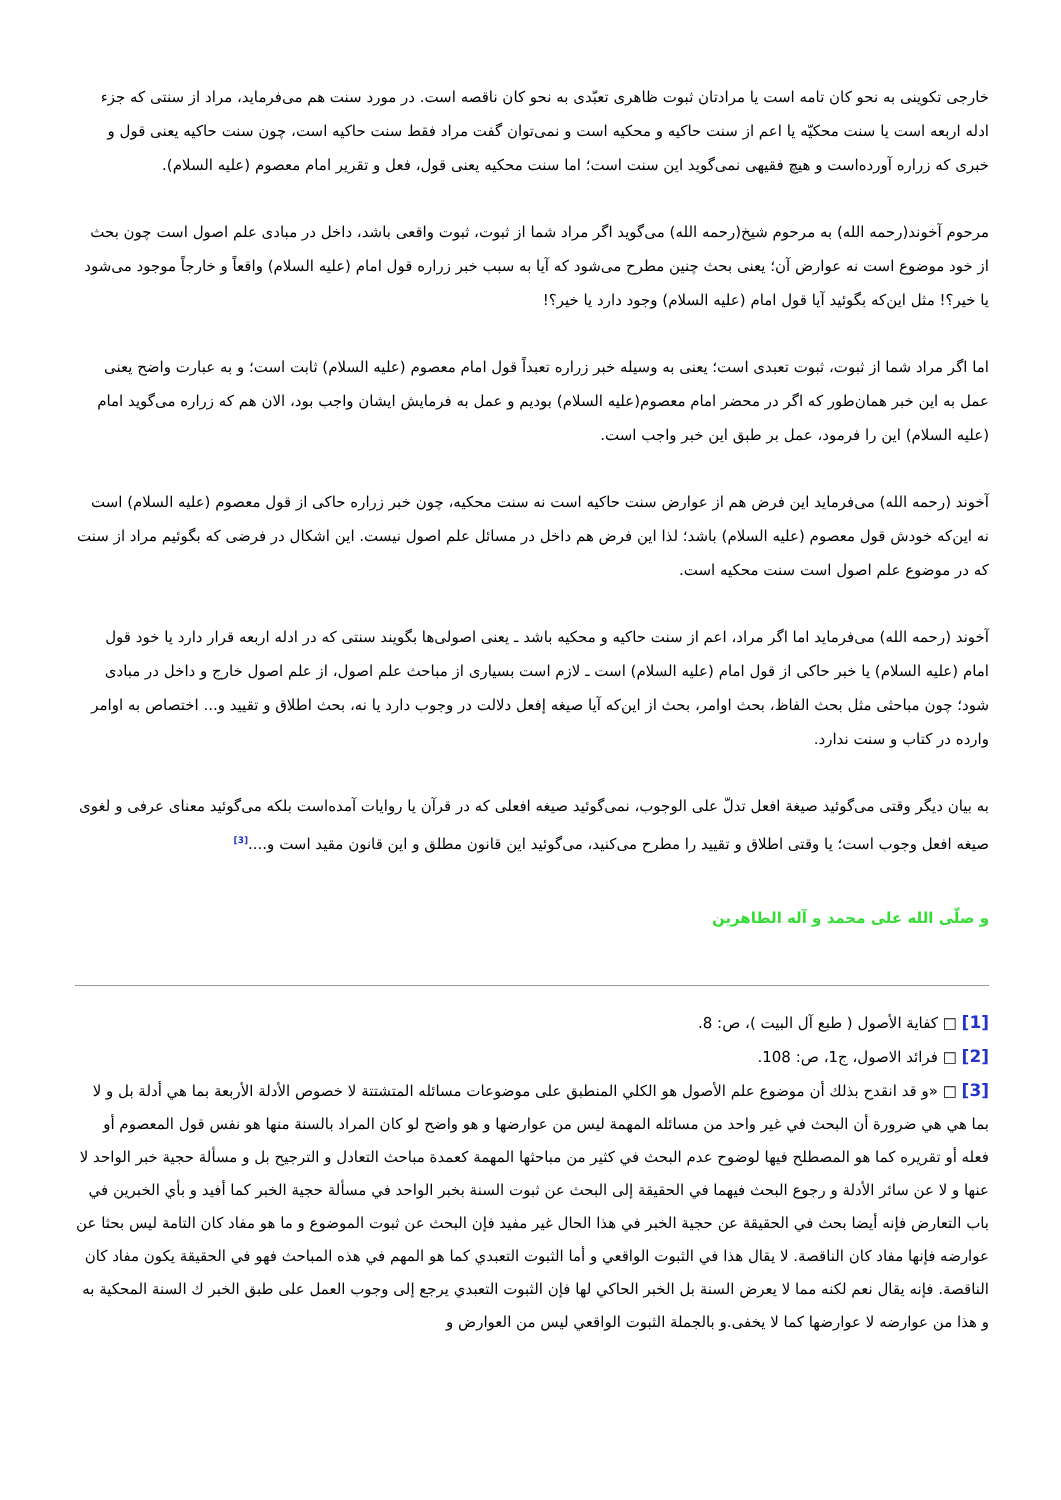خارجی تکوینی به نحو کان تامه است یا مرادتان ثبوت ظاهری تعبّدی به نحو کان ناقصه است. در مورد سنت هم می‌فرماید، مراد از سنتی که جزء ادله اربعه است یا سنت محکیّه یا اعم از سنت حاکیه و محکیه است و نمی‌توان گفت مراد فقط سنت حاکیه است، چون سنت حاکیه یعنی قول و خبری که زراره آورده‌است و هیچ فقیهی نمی‌گوید این سنت است؛ اما سنت محکیه یعنی قول، فعل و تقریر امام معصوم (علیه السلام).
مرحوم آخوند(رحمه الله) به مرحوم شیخ(رحمه الله) می‌گوید اگر مراد شما از ثبوت، ثبوت واقعی باشد، داخل در مبادی علم اصول است چون بحث از خود موضوع است نه عوارض آن؛ یعنی بحث چنین مطرح می‌شود که آیا به سبب خبر زراره قول امام (علیه السلام) واقعاً و خارجاً موجود می‌شود یا خیر؟! مثل این‌که بگوئید آیا قول امام (علیه السلام) وجود دارد یا خیر؟!
اما اگر مراد شما از ثبوت، ثبوت تعبدی است؛ یعنی به وسیله خبر زراره تعبداً قول امام معصوم (علیه السلام) ثابت است؛ و به عبارت واضح یعنی عمل به این خبر همان‌طور که اگر در محضر امام معصوم(علیه السلام) بودیم و عمل به فرمایش ایشان واجب بود، الان هم که زراره می‌گوید امام (علیه السلام) این را فرمود، عمل بر طبق این خبر واجب است.
آخوند (رحمه الله) می‌فرماید این فرض هم از عوارض سنت حاکیه است نه سنت محکیه، چون خبر زراره حاکی از قول معصوم (علیه السلام) است نه این‌که خودش قول معصوم (علیه السلام) باشد؛ لذا این فرض هم داخل در مسائل علم اصول نیست. این اشکال در فرضی که بگوئیم مراد از سنت که در موضوع علم اصول است سنت محکیه است.
آخوند (رحمه الله) می‌فرماید اما اگر مراد، اعم از سنت حاکیه و محکیه باشد ـ یعنی اصولی‌ها بگویند سنتی که در ادله اربعه قرار دارد یا خود قول امام (علیه السلام) یا خبر حاکی از قول امام (علیه السلام) است ـ لازم است بسیاری از مباحث علم اصول، از علم اصول خارج و داخل در مبادی شود؛ چون مباحثی مثل بحث الفاظ، بحث اوامر، بحث از این‌که آیا صیغه إفعل دلالت در وجوب دارد یا نه، بحث اطلاق و تقیید و... اختصاص به اوامر وارده در کتاب و سنت ندارد.
به بیان دیگر وقتی می‌گوئید صیغة افعل تدلّ علی الوجوب، نمی‌گوئید صیغه افعلی که در قرآن یا روایات آمده‌است بلکه می‌گوئید معنای عرفی و لغوی صیغه افعل وجوب است؛ یا وقتی اطلاق و تقیید را مطرح می‌کنید، می‌گوئید این قانون مطلق و این قانون مقید است و....<sup>[3]</sup>
و صلّی الله علی محمد و آله الطاهرین
[1] □ كفاية الأصول ( طبع آل البيت )، ص: 8.
[2] □ فرائد الاصول، ج1، ص: 108.
[3] □ «و قد انقدح بذلك أن موضوع علم الأصول هو الكلي المنطبق على موضوعات مسائله المتشتتة لا خصوص الأدلة الأربعة بما هي أدلة بل و لا بما هي هي ضرورة أن البحث في غير واحد من مسائله المهمة ليس من عوارضها و هو واضح لو كان المراد بالسنة منها هو نفس قول المعصوم أو فعله أو تقريره كما هو المصطلح فيها لوضوح عدم البحث في كثير من مباحثها المهمة كعمدة مباحث التعادل و الترجيح بل و مسألة حجية خبر الواحد لا عنها و لا عن سائر الأدلة و رجوع البحث فيهما في الحقيقة إلى البحث عن ثبوت السنة بخبر الواحد في مسألة حجية الخبر كما أفيد و بأي الخبرين في باب التعارض فإنه أيضا بحث في الحقيقة عن حجية الخبر في هذا الحال غير مفيد فإن البحث عن ثبوت الموضوع و ما هو مفاد كان التامة ليس بحثا عن عوارضه فإنها مفاد كان الناقصة. لا يقال هذا في الثبوت الواقعي و أما الثبوت التعبدي كما هو المهم في هذه المباحث فهو في الحقيقة يكون مفاد كان الناقصة. فإنه يقال نعم لكنه مما لا يعرض السنة بل الخبر الحاكي لها فإن الثبوت التعبدي يرجع إلى وجوب العمل على طبق الخبر ك السنة المحكية به و هذا من عوارضه لا عوارضها كما لا يخفى.و بالجملة الثبوت الواقعي ليس من العوارض و